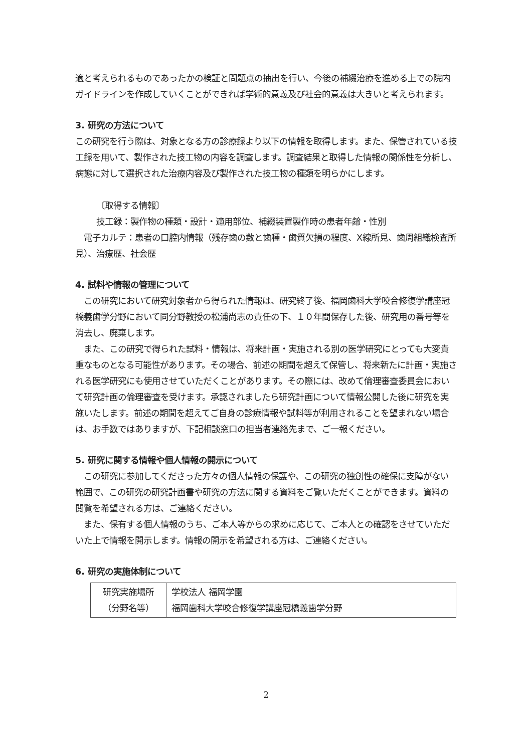適と考えられるものであったかの検証と問題点の抽出を行い、今後の補綴治療を進める上での院内ガイドラインを作成していくことができれば学術的意義及び社会的意義は大きいと考えられます。
3. 研究の方法について
この研究を行う際は、対象となる方の診療録より以下の情報を取得します。また、保管されている技工録を用いて、製作された技工物の内容を調査します。調査結果と取得した情報の関係性を分析し、病態に対して選択された治療内容及び製作された技工物の種類を明らかにします。
〔取得する情報〕
技工録：製作物の種類・設計・適用部位、補綴装置製作時の患者年齢・性別
　電子カルテ：患者の口腔内情報（残存歯の数と歯種・歯質欠損の程度、X線所見、歯周組織検査所見）、治療歴、社会歴
4. 試料や情報の管理について
　この研究において研究対象者から得られた情報は、研究終了後、福岡歯科大学咬合修復学講座冠橋義歯学分野において同分野教授の松浦尚志の責任の下、１０年間保存した後、研究用の番号等を消去し、廃棄します。
　また、この研究で得られた試料・情報は、将来計画・実施される別の医学研究にとっても大変貴重なものとなる可能性があります。その場合、前述の期間を超えて保管し、将来新たに計画・実施される医学研究にも使用させていただくことがあります。その際には、改めて倫理審査委員会において研究計画の倫理審査を受けます。承認されましたら研究計画について情報公開した後に研究を実施いたします。前述の期間を超えてご自身の診療情報や試料等が利用されることを望まれない場合は、お手数ではありますが、下記相談窓口の担当者連絡先まで、ご一報ください。
5. 研究に関する情報や個人情報の開示について
　この研究に参加してくださった方々の個人情報の保護や、この研究の独創性の確保に支障がない範囲で、この研究の研究計画書や研究の方法に関する資料をご覧いただくことができます。資料の閲覧を希望される方は、ご連絡ください。
　また、保有する個人情報のうち、ご本人等からの求めに応じて、ご本人との確認をさせていただいた上で情報を開示します。情報の開示を希望される方は、ご連絡ください。
6. 研究の実施体制について
| 研究実施場所 （分野名等） | 学校法人 福岡学園 福岡歯科大学咬合修復学講座冠橋義歯学分野 |
2